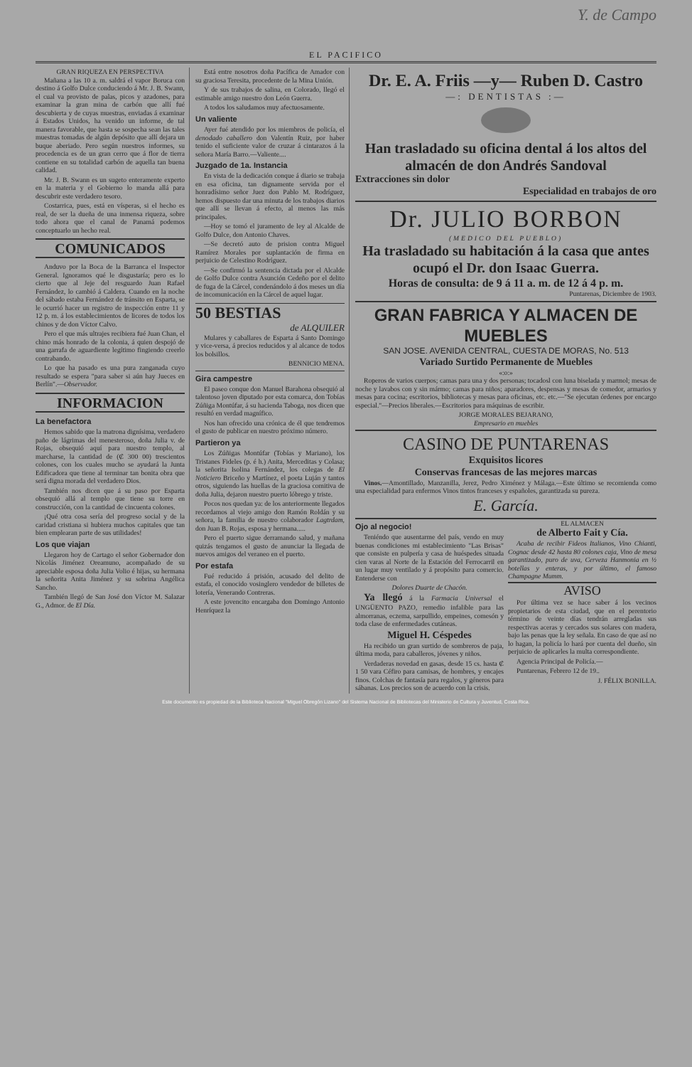Y. de Campo
EL PACIFICO
GRAN RIQUEZA EN PERSPECTIVA
Mañana a las 10 a. m. saldrá el vapor Boruca con destino á Golfo Dulce conduciendo á Mr. J. B. Swann, el cual va provisto de palas, picos y azadones, para examinar la gran mina de carbón que allí fué descubierta y de cuyas muestras, enviadas á examinar á Estados Unidos, ha venido un informe, de tal manera favorable, que hasta se sospecha sean las tales muestras tomadas de algún depósito que allí dejara un buque aberiado. Pero según nuestros informes, su procedencia es de un gran cerro que á flor de tierra contiene en su totalidad carbón de aquella tan buena calidad.
Mr. J. B. Swann es un sugeto enteramente experto en la materia y el Gobierno lo manda allá para descubrir este verdadero tesoro.
Costarrica, pues, está en vísperas, si el hecho es real, de ser la dueña de una inmensa riqueza, sobre todo ahora que el canal de Panamá podemos conceptuarlo un hecho real.
COMUNICADOS
Anduvo por la Boca de la Barranca el Inspector General. Ignoramos qué le disgustaría; pero es lo cierto que al Jeje del resguardo Juan Rafael Fernández, lo cambió á Caldera. Cuando en la noche del sábado estaba Fernández de tránsito en Esparta, se le ocurrió hacer un registro de inspección entre 11 y 12 p. m. á los establecimientos de licores de todos los chinos y de don Víctor Calvo.
Pero el que más ultrajes recibiera fué Juan Chan, el chino más honrado de la colonia, á quien despojó de una garrafa de aguardiente legítimo fingiendo creerlo contrabando.
Lo que ha pasado es una pura zanganada cuyo resultado se espera "para saber si aún hay Jueces en Berlín".—Observador.
INFORMACION
La benefactora
Hemos sabido que la matrona dignísima, verdadero paño de lágrimas del menesteroso, doña Julia v. de Rojas, obsequió aquí para nuestro templo, al marcharse, la cantidad de (₡ 300 00) trescientos colones, con los cuales mucho se ayudará la Junta Edificadora que tiene al terminar tan bonita obra que será digna morada del verdadero Dios.
También nos dicen que á su paso por Esparta obsequió allá al templo que tiene su torre en construcción, con la cantidad de cincuenta colones.
¡Qué otra cosa sería del progreso social y de la caridad cristiana si hubiera muchos capitales que tan bien emplearan parte de sus utilidades!
Los que viajan
Llegaron hoy de Cartago el señor Gobernador don Nicolás Jiménez Oreamuno, acompañado de su apreciable esposa doña Julia Volio é hijas, su hermana la señorita Anita Jiménez y su sobrina Angélica Sancho.
También llegó de San José don Víctor M. Salazar G., Admor. de El Día.
Está entre nosotros doña Pacífica de Amador con su graciosa Teresita, procedente de la Mina Unión.
Y de sus trabajos de salina, en Colorado, llegó el estimable amigo nuestro don León Guerra.
A todos los saludamos muy afectuosamente.
Un valiente
Ayer fué atendido por los miembros de policía, el denodado caballero don Valentín Ruiz, por haber tenido el suficiente valor de cruzar á cintarazos á la señora María Barro.—Valiente....
Juzgado de 1a. Instancia
En vista de la dedicación conque á diario se trabaja en esa oficina, tan dignamente servida por el honradísimo señor Juez don Pablo M. Rodríguez, hemos dispuesto dar una minuta de los trabajos diarios que allí se llevan á efecto, al menos las más principales.
—Hoy se tomó el juramento de ley al Alcalde de Golfo Dulce, don Antonio Chaves.
—Se decretó auto de prision contra Miguel Ramírez Morales por suplantación de firma en perjuicio de Celestino Rodríguez.
—Se confirmó la sentencia dictada por el Alcalde de Golfo Dulce contra Asunción Cedeño por el delito de fuga de la Cárcel, condenándolo á dos meses un día de incomunicación en la Cárcel de aquel lugar.
50 BESTIAS
de ALQUILER
Mulares y caballares de Esparta á Santo Domingo y vice-versa, á precios reducidos y al alcance de todos los bolsillos.
BENNICIO MENA.
Gira campestre
El paseo conque don Manuel Barahona obsequió al talentoso joven diputado por esta comarca, don Tobías Zúñiga Montúfar, á su hacienda Taboga, nos dicen que resultó en verdad magnífico.
Nos han ofrecido una crónica de él que tendremos el gusto de publicar en nuestro próximo número.
Partieron ya
Los Zúñigas Montúfar (Tobías y Mariano), los Tristanes Fideles (p. é h.) Anita, Merceditas y Colasa; la señorita Isolina Fernández, los colegas de El Noticiero Briceño y Martínez, el poeta Luján y tantos otros, siguiendo las huellas de la graciosa comitiva de doña Julia, dejaron nuestro puerto lóbrego y triste.
Pocos nos quedan ya: de los anteriormente llegados recordamos al viejo amigo don Ramón Roldán y su señora, la familia de nuestro colaborador Lagtrdam, don Juan B. Rojas, esposa y hermana.....
Pero el puerto sigue derramando salud, y mañana quizás tengamos el gusto de anunciar la llegada de nuevos amigos del veraneo en el puerto.
Por estafa
Fué reducido á prisión, acusado del delito de estafa, el conocido vosinglero vendedor de billetes de lotería, Venerando Contreras.
A este jovencito encargaba don Domingo Antonio Henríquez la
Dr. E. A. Friis —y— Ruben D. Castro
—: DENTISTAS :—
Han trasladado su oficina dental á los altos del almacén de don Andrés Sandoval
Extracciones sin dolor
Especialidad en trabajos de oro
Dr. JULIO BORBON
(MEDICO DEL PUEBLO)
Ha trasladado su habitación á la casa que antes ocupó el Dr. don Isaac Guerra.
Horas de consulta: de 9 á 11 a. m. de 12 á 4 p. m.
Puntarenas, Diciembre de 1903.
GRAN FABRICA Y ALMACEN DE MUEBLES
SAN JOSE. AVENIDA CENTRAL, CUESTA DE MORAS, No. 513
Variado Surtido Permanente de Muebles
«:o:»
Roperos de varios cuerpos; camas para una y dos personas; tocadosl con luna biselada y marmol; mesas de noche y lavabos con y sin mármo; camas para niños; aparadores, despensas y mesas de comedor, armarios y mesas para cocina; escritorios, bibliotecas y mesas para oficinas, etc. etc.—"Se ejecutan órdenes por encargo especial."—Precios liberales.—Escritorios para máquinas de escribir.
JORGE MORALES BEJARANO,
Empresario en muebles
CASINO DE PUNTARENAS
Exquisitos licores
Conservas francesas de las mejores marcas
Vinos.—Amontillado, Manzanilla, Jerez, Pedro Ximénez y Málaga.—Este último se recomienda como una especialidad para enfermos Vinos tintos franceses y españoles, garantizada su pureza.
E. García.
Ojo al negocio!
Teniéndo que ausentarme del país, vendo en muy buenas condiciones mi establecimiento "Las Brisas" que consiste en pulpería y casa de huéspedes situada cien varas al Norte de la Estación del Ferrocarril en un lugar muy ventilado y á propósito para comercio. Entenderse con
Dolores Duarte de Chacón.
Ya llegó á la Farmacia Universal el UNGÜENTO PAZO, remedio infalible para las almorranas, eczema, sarpullido, empeines, comesón y toda clase de enfermedades cutáneas.
Miguel H. Céspedes
Ha recibido un gran surtido de sombreros de paja, última moda, para caballeros, jóvenes y niños.
Verdaderas novedad en gasas, desde 15 cs. hasta ₡ 1 50 vara Céfiro para camisas, de hombres, y encajes finos. Colchas de fantasía para regalos, y géneros para sábanas. Los precios son de acuerdo con la crisis.
EL ALMACEN
de Alberto Fait y Cía.
Acaba de recibir Fideos Italianos, Vino Chianti, Cognac desde 42 hasta 80 colones caja, Vino de mesa garantizado, puro de uva, Cerveza Hanmonia en ½ botellas y enteras, y por último, el famoso Champagne Mumm.
AVISO
Por última vez se hace saber á los vecinos propietarios de esta ciudad, que en el perentorio término de veinte días tendrán arregladas sus respectivas aceras y cercados sus solares con madera, bajo las penas que la ley señala. En caso de que así no lo hagan, la policía lo hará por cuenta del dueño, sin perjuicio de aplicarles la multa correspondiente.
Agencia Principal de Policía.—
Puntarenas, Febrero 12 de 19..
J. FÉLIX BONILLA.
Este documento es propiedad de la Biblioteca Nacional "Miguel Obregón Lizano" del Sistema Nacional de Bibliotecas del Ministerio de Cultura y Juventud, Costa Rica.